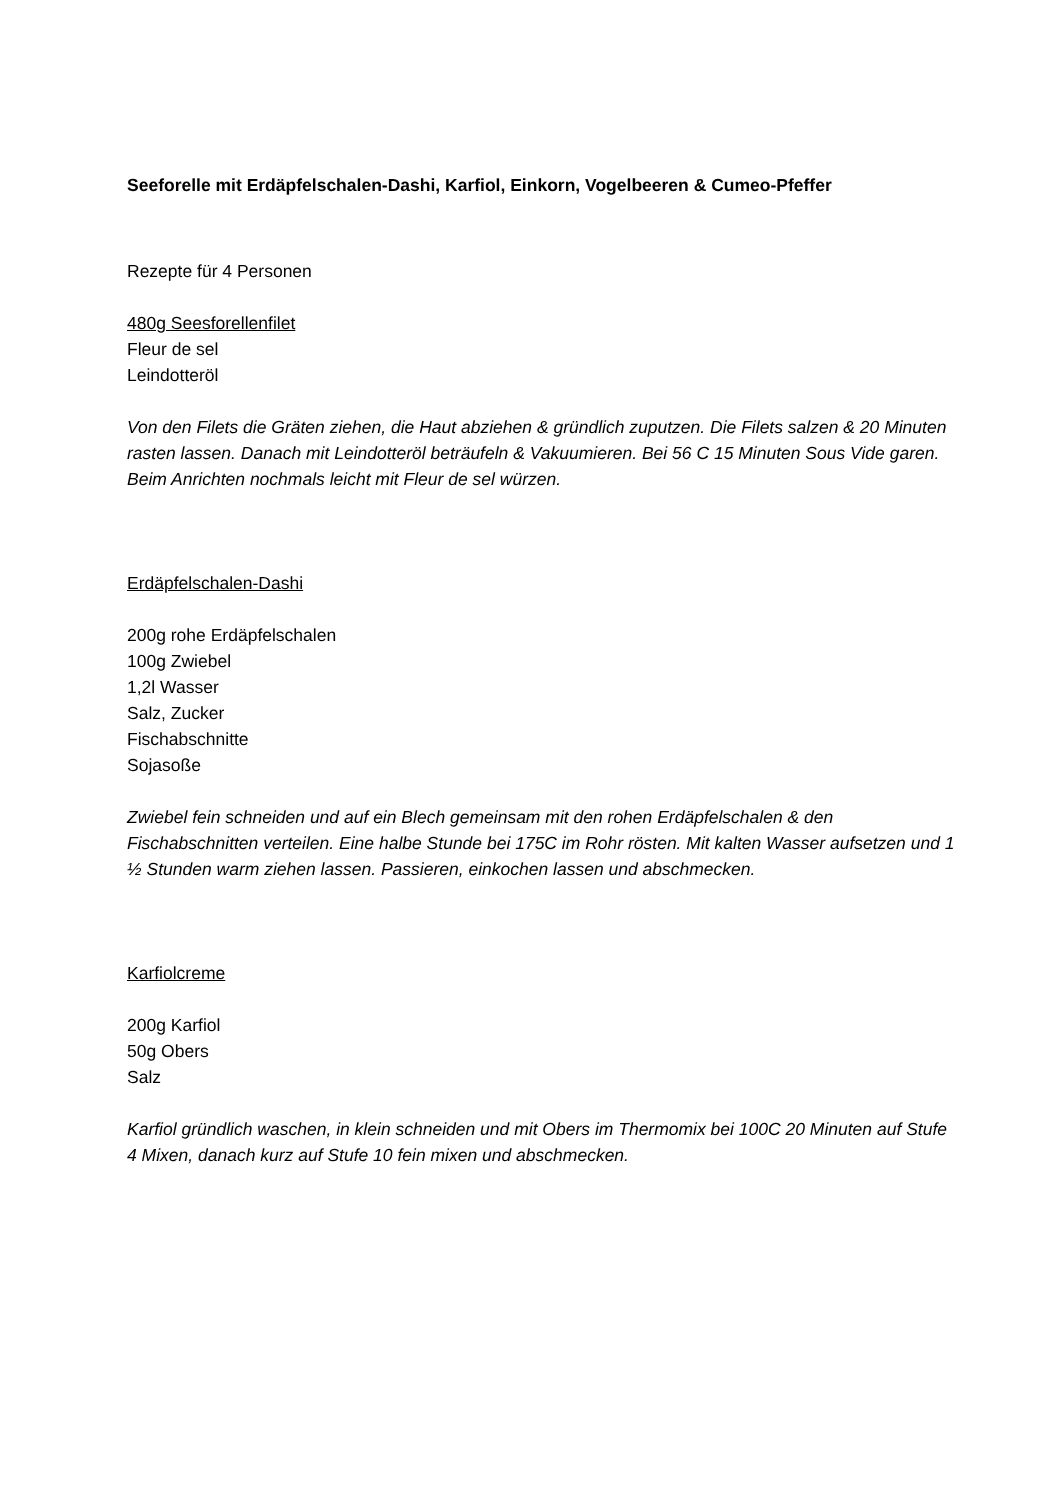Seeforelle mit Erdäpfelschalen-Dashi, Karfiol, Einkorn, Vogelbeeren & Cumeo-Pfeffer
Rezepte für 4 Personen
480g Seesforellenfilet
Fleur de sel
Leindotteröl
Von den Filets die Gräten ziehen, die Haut abziehen & gründlich zuputzen. Die Filets salzen & 20 Minuten rasten lassen. Danach mit Leindotteröl beträufeln & Vakuumieren. Bei 56 C 15 Minuten Sous Vide garen. Beim Anrichten nochmals leicht mit Fleur de sel würzen.
Erdäpfelschalen-Dashi
200g rohe Erdäpfelschalen
100g Zwiebel
1,2l Wasser
Salz, Zucker
Fischabschnitte
Sojasoße
Zwiebel fein schneiden und auf ein Blech gemeinsam mit den rohen Erdäpfelschalen & den Fischabschnitten verteilen. Eine halbe Stunde bei 175C im Rohr rösten. Mit kalten Wasser aufsetzen und 1 ½ Stunden warm ziehen lassen. Passieren, einkochen lassen und abschmecken.
Karfiolcreme
200g Karfiol
50g Obers
Salz
Karfiol gründlich waschen, in klein schneiden und mit Obers im Thermomix bei 100C 20 Minuten auf Stufe 4 Mixen, danach kurz auf Stufe 10 fein mixen und abschmecken.